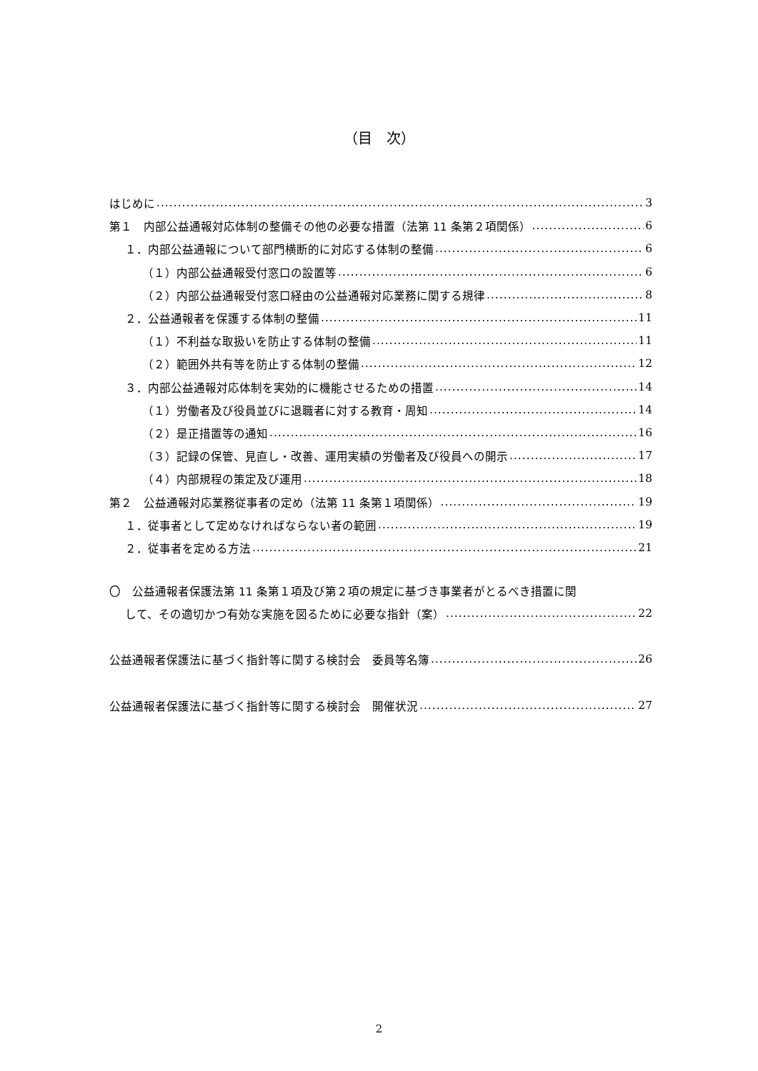（目　次）
はじめに 3
第１　内部公益通報対応体制の整備その他の必要な措置（法第 11 条第２項関係） 6
１．内部公益通報について部門横断的に対応する体制の整備 6
（１）内部公益通報受付窓口の設置等 6
（２）内部公益通報受付窓口経由の公益通報対応業務に関する規律 8
２．公益通報者を保護する体制の整備 11
（１）不利益な取扱いを防止する体制の整備 11
（２）範囲外共有等を防止する体制の整備 12
３．内部公益通報対応体制を実効的に機能させるための措置 14
（１）労働者及び役員並びに退職者に対する教育・周知 14
（２）是正措置等の通知 16
（３）記録の保管、見直し・改善、運用実績の労働者及び役員への開示 17
（４）内部規程の策定及び運用 18
第２　公益通報対応業務従事者の定め（法第 11 条第１項関係） 19
１．従事者として定めなければならない者の範囲 19
２．従事者を定める方法 21
〇　公益通報者保護法第 11 条第１項及び第２項の規定に基づき事業者がとるべき措置に関
して、その適切かつ有効な実施を図るために必要な指針（案） 22
公益通報者保護法に基づく指針等に関する検討会　委員等名簿 26
公益通報者保護法に基づく指針等に関する検討会　開催状況 27
2